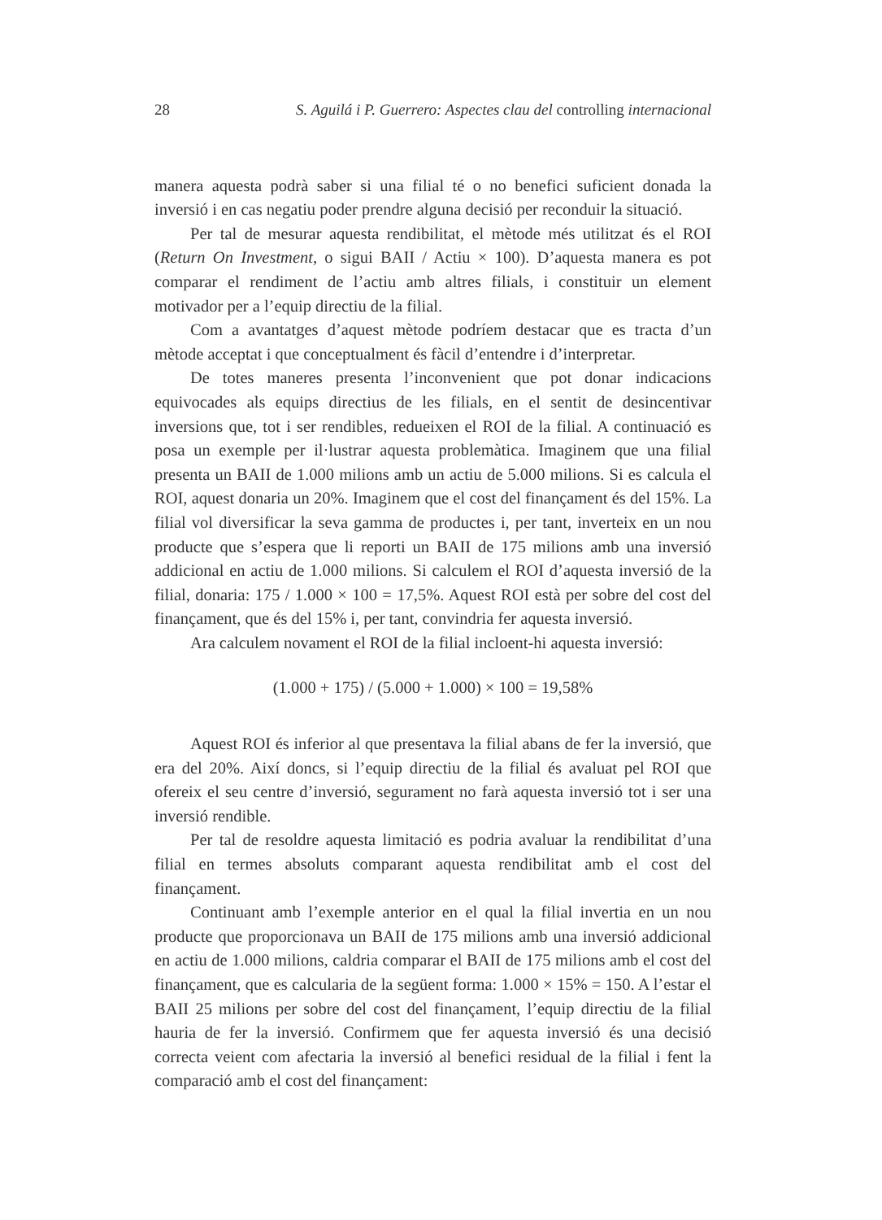28 S. Aguilá i P. Guerrero: Aspectes clau del controlling internacional
manera aquesta podrà saber si una filial té o no benefici suficient donada la inversió i en cas negatiu poder prendre alguna decisió per reconduir la situació.
Per tal de mesurar aquesta rendibilitat, el mètode més utilitzat és el ROI (Return On Investment, o sigui BAII / Actiu × 100). D’aquesta manera es pot comparar el rendiment de l’actiu amb altres filials, i constituir un element motivador per a l’equip directiu de la filial.
Com a avantatges d’aquest mètode podríem destacar que es tracta d’un mètode acceptat i que conceptualment és fàcil d’entendre i d’interpretar.
De totes maneres presenta l’inconvenient que pot donar indicacions equivocades als equips directius de les filials, en el sentit de desincentivar inversions que, tot i ser rendibles, redueixen el ROI de la filial. A continuació es posa un exemple per il·lustrar aquesta problemàtica. Imaginem que una filial presenta un BAII de 1.000 milions amb un actiu de 5.000 milions. Si es calcula el ROI, aquest donaria un 20%. Imaginem que el cost del finançament és del 15%. La filial vol diversificar la seva gamma de productes i, per tant, inverteix en un nou producte que s’espera que li reporti un BAII de 175 milions amb una inversió addicional en actiu de 1.000 milions. Si calculem el ROI d’aquesta inversió de la filial, donaria: 175 / 1.000 × 100 = 17,5%. Aquest ROI està per sobre del cost del finançament, que és del 15% i, per tant, convindria fer aquesta inversió.
Ara calculem novament el ROI de la filial incloent-hi aquesta inversió:
(1.000 + 175) / (5.000 + 1.000) × 100 = 19,58%
Aquest ROI és inferior al que presentava la filial abans de fer la inversió, que era del 20%. Així doncs, si l’equip directiu de la filial és avaluat pel ROI que ofereix el seu centre d’inversió, segurament no farà aquesta inversió tot i ser una inversió rendible.
Per tal de resoldre aquesta limitació es podria avaluar la rendibilitat d’una filial en termes absoluts comparant aquesta rendibilitat amb el cost del finançament.
Continuant amb l’exemple anterior en el qual la filial invertia en un nou producte que proporcionava un BAII de 175 milions amb una inversió addicional en actiu de 1.000 milions, caldria comparar el BAII de 175 milions amb el cost del finançament, que es calcularia de la següent forma: 1.000 × 15% = 150. A l’estar el BAII 25 milions per sobre del cost del finançament, l’equip directiu de la filial hauria de fer la inversió. Confirmem que fer aquesta inversió és una decisió correcta veient com afectaria la inversió al benefici residual de la filial i fent la comparació amb el cost del finançament: